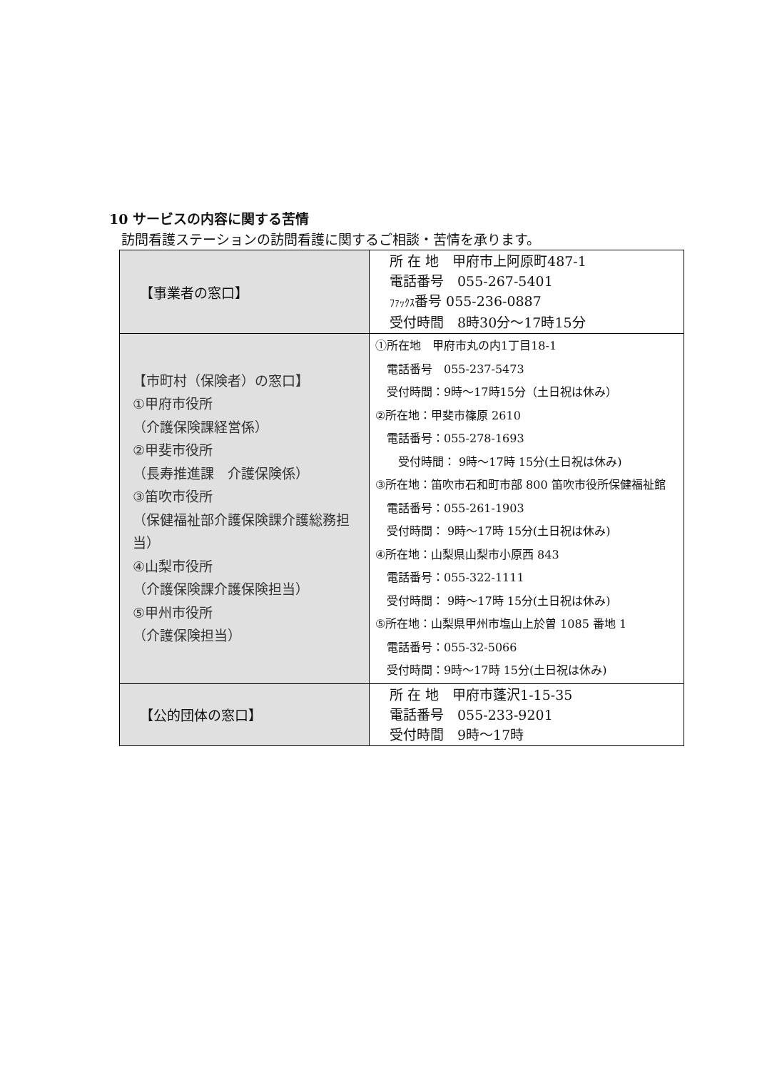10 サービスの内容に関する苦情
訪問看護ステーションの訪問看護に関するご相談・苦情を承ります。
| 【事業者の窓口】 | 所 在 地 甲府市上阿原町487-1 電話番号 055-267-5401 ﾌｧｯｸｽ 番号 055-236-0887 受付時間 8時30分〜17時15分 |
| 【市町村（保険者）の窓口】 ①甲府市役所 （介護保険課経営係） ②甲斐市役所 （長寿推進課 介護保険係） ③笛吹市役所 （保健福祉部介護保険課介護総務担当） ④山梨市役所 （介護保険課介護保険担当） ⑤甲州市役所 （介護保険担当） | ①所在地 甲府市丸の内1丁目18-1 電話番号 055-237-5473 受付時間：9時〜17時15分（土日祝は休み） ②所在地：甲斐市篠原 2610 電話番号：055-278-1693 受付時間： 9時〜17時 15分(土日祝は休み) ③所在地：笛吹市石和町市部 800 笛吹市役所保健福祉館 電話番号：055-261-1903 受付時間： 9時〜17時 15分(土日祝は休み) ④所在地：山梨県山梨市小原西 843 電話番号：055-322-1111 受付時間： 9時〜17時 15分(土日祝は休み) ⑤所在地：山梨県甲州市塩山上於曽 1085 番地 1 電話番号：055-32-5066 受付時間：9時〜17時 15分(土日祝は休み) |
| 【公的団体の窓口】 | 所 在 地 甲府市蓬沢1-15-35 電話番号 055-233-9201 受付時間 9時〜17時 |